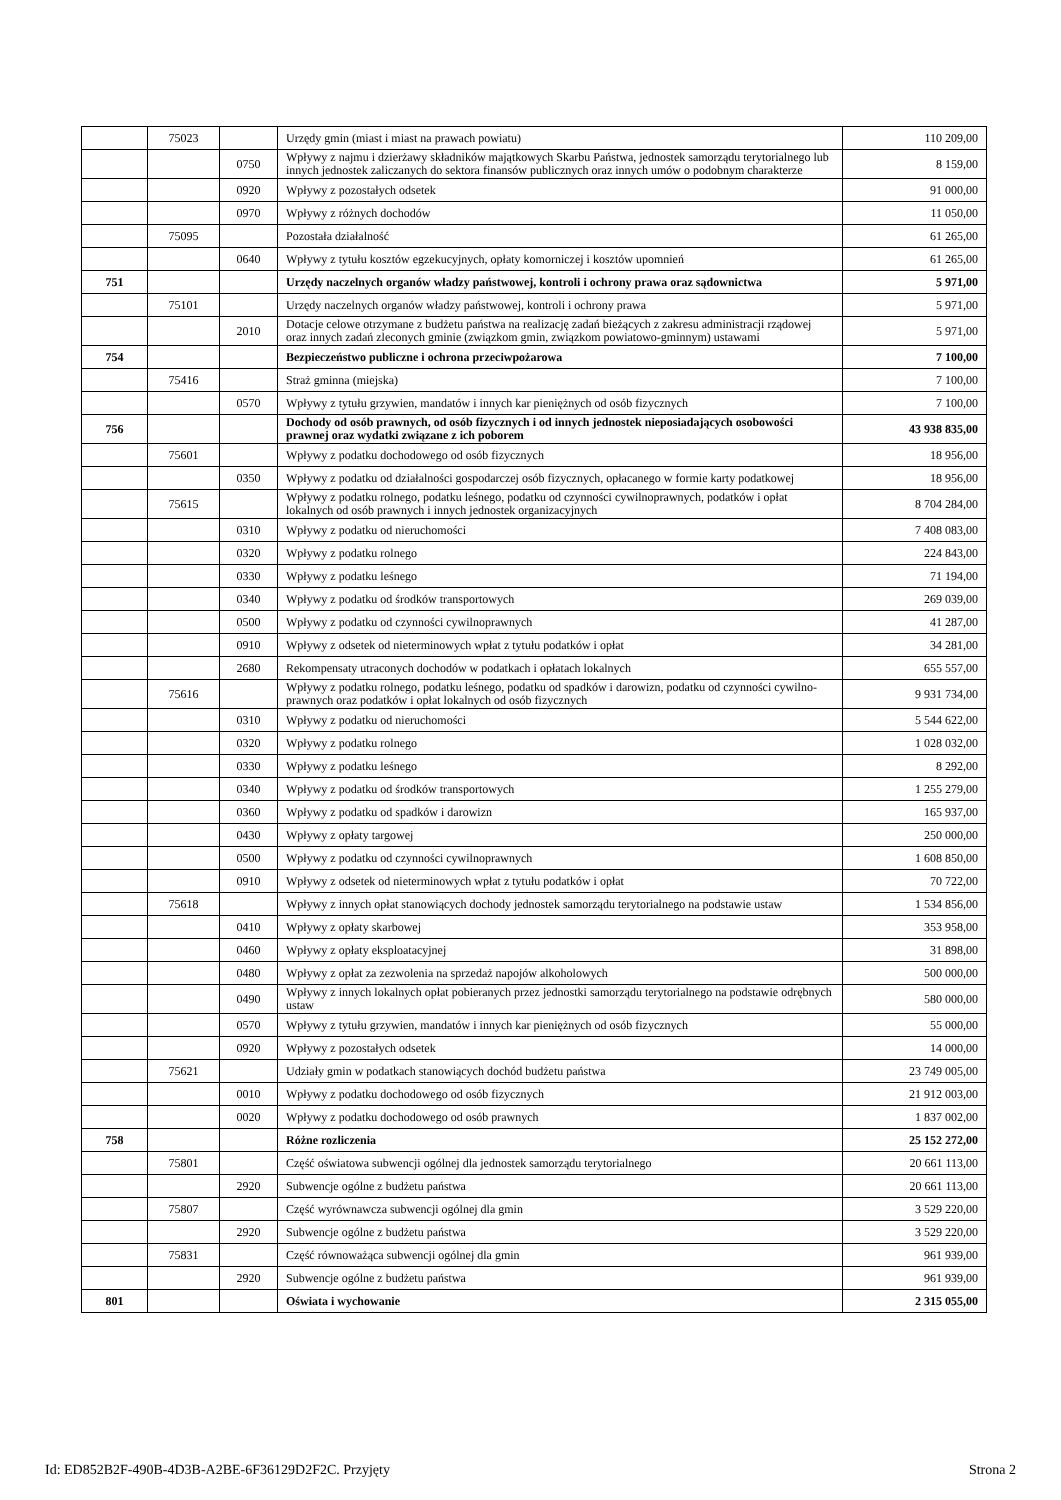| | 75023 | | Urzędy gmin (miast i miast na prawach powiatu) | 110 209,00 |
| | | 0750 | Wpływy z najmu i dzierżawy składników majątkowych Skarbu Państwa, jednostek samorządu terytorialnego lub innych jednostek zaliczanych do sektora finansów publicznych oraz innych umów o podobnym charakterze | 8 159,00 |
| | | 0920 | Wpływy z pozostałych odsetek | 91 000,00 |
| | | 0970 | Wpływy z różnych dochodów | 11 050,00 |
| | 75095 | | Pozostała działalność | 61 265,00 |
| | | 0640 | Wpływy z tytułu kosztów egzekucyjnych, opłaty komorniczej i kosztów upomnień | 61 265,00 |
| 751 | | | Urzędy naczelnych organów władzy państwowej, kontroli i ochrony prawa oraz sądownictwa | 5 971,00 |
| | 75101 | | Urzędy naczelnych organów władzy państwowej, kontroli i ochrony prawa | 5 971,00 |
| | | 2010 | Dotacje celowe otrzymane z budżetu państwa na realizację zadań bieżących z zakresu administracji rządowej oraz innych zadań zleconych gminie (związkom gmin, związkom powiatowo-gminnym) ustawami | 5 971,00 |
| 754 | | | Bezpieczeństwo publiczne i ochrona przeciwpożarowa | 7 100,00 |
| | 75416 | | Straż gminna (miejska) | 7 100,00 |
| | | 0570 | Wpływy z tytułu grzywien, mandatów i innych kar pieniężnych od osób fizycznych | 7 100,00 |
| 756 | | | Dochody od osób prawnych, od osób fizycznych i od innych jednostek nieposiadających osobowości prawnej oraz wydatki związane z ich poborem | 43 938 835,00 |
| | 75601 | | Wpływy z podatku dochodowego od osób fizycznych | 18 956,00 |
| | | 0350 | Wpływy z podatku od działalności gospodarczej osób fizycznych, opłacanego w formie karty podatkowej | 18 956,00 |
| | 75615 | | Wpływy z podatku rolnego, podatku leśnego, podatku od czynności cywilnoprawnych, podatków i opłat lokalnych od osób prawnych i innych jednostek organizacyjnych | 8 704 284,00 |
| | | 0310 | Wpływy z podatku od nieruchomości | 7 408 083,00 |
| | | 0320 | Wpływy z podatku rolnego | 224 843,00 |
| | | 0330 | Wpływy z podatku leśnego | 71 194,00 |
| | | 0340 | Wpływy z podatku od środków transportowych | 269 039,00 |
| | | 0500 | Wpływy z podatku od czynności cywilnoprawnych | 41 287,00 |
| | | 0910 | Wpływy z odsetek od nieterminowych wpłat z tytułu podatków i opłat | 34 281,00 |
| | | 2680 | Rekompensaty utraconych dochodów w podatkach i opłatach lokalnych | 655 557,00 |
| | 75616 | | Wpływy z podatku rolnego, podatku leśnego, podatku od spadków i darowizn, podatku od czynności cywilno-prawnych oraz podatków i opłat lokalnych od osób fizycznych | 9 931 734,00 |
| | | 0310 | Wpływy z podatku od nieruchomości | 5 544 622,00 |
| | | 0320 | Wpływy z podatku rolnego | 1 028 032,00 |
| | | 0330 | Wpływy z podatku leśnego | 8 292,00 |
| | | 0340 | Wpływy z podatku od środków transportowych | 1 255 279,00 |
| | | 0360 | Wpływy z podatku od spadków i darowizn | 165 937,00 |
| | | 0430 | Wpływy z opłaty targowej | 250 000,00 |
| | | 0500 | Wpływy z podatku od czynności cywilnoprawnych | 1 608 850,00 |
| | | 0910 | Wpływy z odsetek od nieterminowych wpłat z tytułu podatków i opłat | 70 722,00 |
| | 75618 | | Wpływy z innych opłat stanowiących dochody jednostek samorządu terytorialnego na podstawie ustaw | 1 534 856,00 |
| | | 0410 | Wpływy z opłaty skarbowej | 353 958,00 |
| | | 0460 | Wpływy z opłaty eksploatacyjnej | 31 898,00 |
| | | 0480 | Wpływy z opłat za zezwolenia na sprzedaż napojów alkoholowych | 500 000,00 |
| | | 0490 | Wpływy z innych lokalnych opłat pobieranych przez jednostki samorządu terytorialnego na podstawie odrębnych ustaw | 580 000,00 |
| | | 0570 | Wpływy z tytułu grzywien, mandatów i innych kar pieniężnych od osób fizycznych | 55 000,00 |
| | | 0920 | Wpływy z pozostałych odsetek | 14 000,00 |
| | 75621 | | Udziały gmin w podatkach stanowiących dochód budżetu państwa | 23 749 005,00 |
| | | 0010 | Wpływy z podatku dochodowego od osób fizycznych | 21 912 003,00 |
| | | 0020 | Wpływy z podatku dochodowego od osób prawnych | 1 837 002,00 |
| 758 | | | Różne rozliczenia | 25 152 272,00 |
| | 75801 | | Część oświatowa subwencji ogólnej dla jednostek samorządu terytorialnego | 20 661 113,00 |
| | | 2920 | Subwencje ogólne z budżetu państwa | 20 661 113,00 |
| | 75807 | | Część wyrównawcza subwencji ogólnej dla gmin | 3 529 220,00 |
| | | 2920 | Subwencje ogólne z budżetu państwa | 3 529 220,00 |
| | 75831 | | Część równoważąca subwencji ogólnej dla gmin | 961 939,00 |
| | | 2920 | Subwencje ogólne z budżetu państwa | 961 939,00 |
| 801 | | | Oświata i wychowanie | 2 315 055,00 |
Id: ED852B2F-490B-4D3B-A2BE-6F36129D2F2C. Przyjęty Strona 2